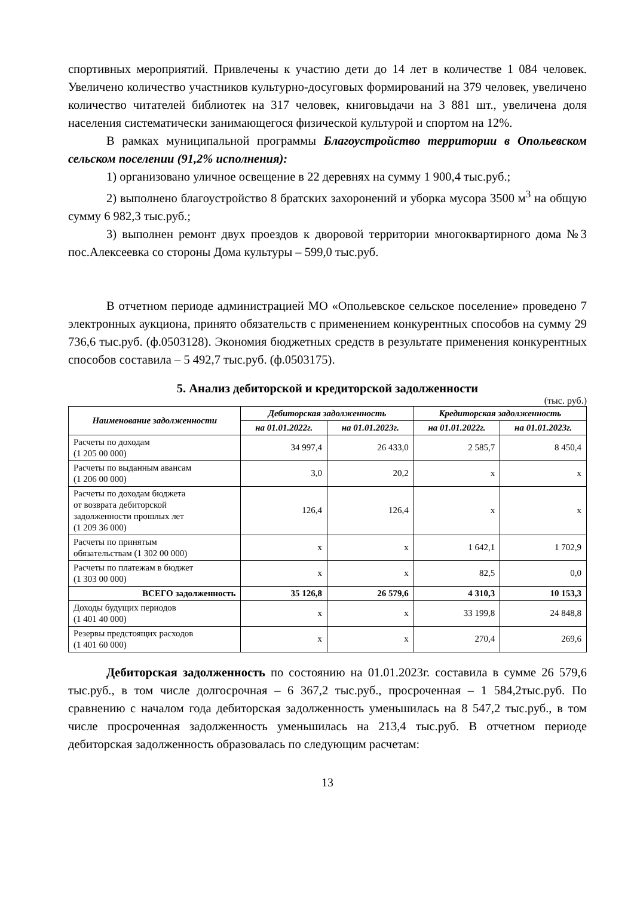спортивных мероприятий. Привлечены к участию дети до 14 лет в количестве 1 084 человек. Увеличено количество участников культурно-досуговых формирований на 379 человек, увеличено количество читателей библиотек на 317 человек, книговыдачи на 3 881 шт., увеличена доля населения систематически занимающегося физической культурой и спортом на 12%.
В рамках муниципальной программы Благоустройство территории в Опольевском сельском поселении (91,2% исполнения):
1) организовано уличное освещение в 22 деревнях на сумму 1 900,4 тыс.руб.;
2) выполнено благоустройство 8 братских захоронений и уборка мусора 3500 м<sup>3</sup> на общую сумму 6 982,3 тыс.руб.;
3) выполнен ремонт двух проездов к дворовой территории многоквартирного дома №3 пос.Алексеевка со стороны Дома культуры – 599,0 тыс.руб.
В отчетном периоде администрацией МО «Опольевское сельское поселение» проведено 7 электронных аукциона, принято обязательств с применением конкурентных способов на сумму 29 736,6 тыс.руб. (ф.0503128). Экономия бюджетных средств в результате применения конкурентных способов составила – 5 492,7 тыс.руб. (ф.0503175).
5. Анализ дебиторской и кредиторской задолженности
(тыс. руб.)
| Наименование задолженности | Дебиторская задолженность | | Кредиторская задолженность | |
| --- | --- | --- | --- | --- |
| | на 01.01.2022г. | на 01.01.2023г. | на 01.01.2022г. | на 01.01.2023г. |
| Расчеты по доходам (1 205 00 000) | 34 997,4 | 26 433,0 | 2 585,7 | 8 450,4 |
| Расчеты по выданным авансам (1 206 00 000) | 3,0 | 20,2 | х | х |
| Расчеты по доходам бюджета от возврата дебиторской задолженности прошлых лет (1 209 36 000) | 126,4 | 126,4 | х | х |
| Расчеты по принятым обязательствам (1 302 00 000) | х | х | 1 642,1 | 1 702,9 |
| Расчеты по платежам в бюджет (1 303 00 000) | х | х | 82,5 | 0,0 |
| ВСЕГО задолженность | 35 126,8 | 26 579,6 | 4 310,3 | 10 153,3 |
| Доходы будущих периодов (1 401 40 000) | х | х | 33 199,8 | 24 848,8 |
| Резервы предстоящих расходов (1 401 60 000) | х | х | 270,4 | 269,6 |
Дебиторская задолженность по состоянию на 01.01.2023г. составила в сумме 26 579,6 тыс.руб., в том числе долгосрочная – 6 367,2 тыс.руб., просроченная – 1 584,2тыс.руб. По сравнению с началом года дебиторская задолженность уменьшилась на 8 547,2 тыс.руб., в том числе просроченная задолженность уменьшилась на 213,4 тыс.руб. В отчетном периоде дебиторская задолженность образовалась по следующим расчетам:
13